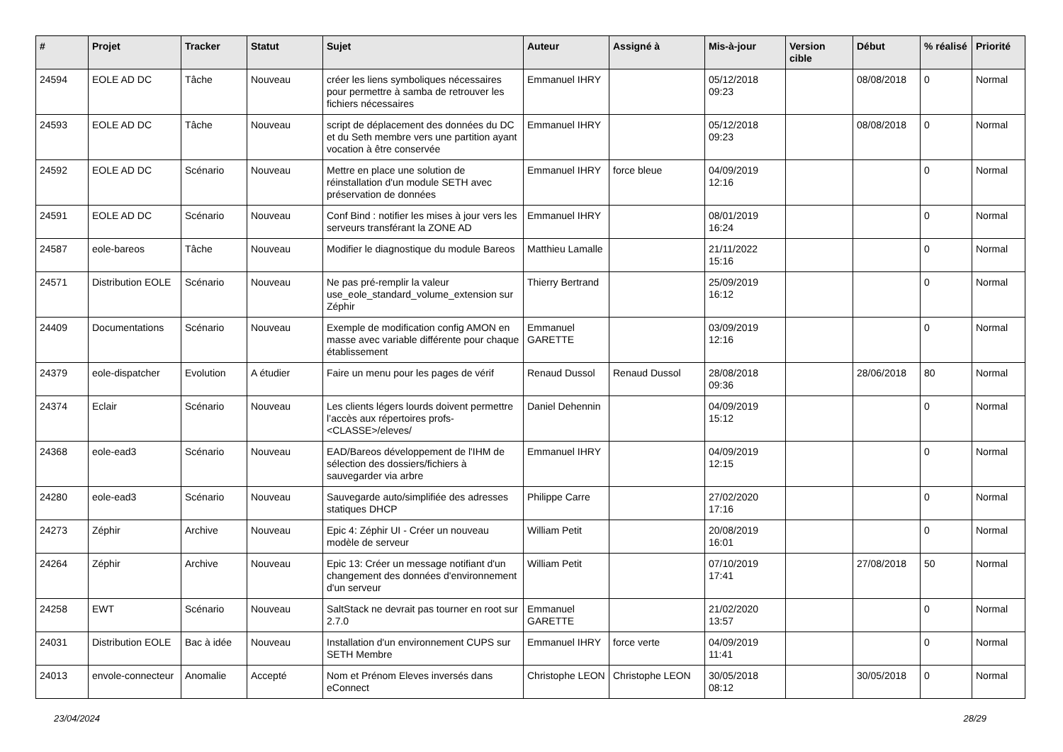| # | Projet | Tracker | Statut | Sujet | Auteur | Assigné à | Mis-à-jour | Version cible | Début | % réalisé | Priorité |
| --- | --- | --- | --- | --- | --- | --- | --- | --- | --- | --- | --- |
| 24594 | EOLE AD DC | Tâche | Nouveau | créer les liens symboliques nécessaires pour permettre à samba de retrouver les fichiers nécessaires | Emmanuel IHRY | | 05/12/2018 09:23 | | 08/08/2018 | 0 | Normal |
| 24593 | EOLE AD DC | Tâche | Nouveau | script de déplacement des données du DC et du Seth membre vers une partition ayant vocation à être conservée | Emmanuel IHRY | | 05/12/2018 09:23 | | 08/08/2018 | 0 | Normal |
| 24592 | EOLE AD DC | Scénario | Nouveau | Mettre en place une solution de réinstallation d'un module SETH avec préservation de données | Emmanuel IHRY | force bleue | 04/09/2019 12:16 | | | 0 | Normal |
| 24591 | EOLE AD DC | Scénario | Nouveau | Conf Bind : notifier les mises à jour vers les serveurs transférant la ZONE AD | Emmanuel IHRY | | 08/01/2019 16:24 | | | 0 | Normal |
| 24587 | eole-bareos | Tâche | Nouveau | Modifier le diagnostique du module Bareos | Matthieu Lamalle | | 21/11/2022 15:16 | | | 0 | Normal |
| 24571 | Distribution EOLE | Scénario | Nouveau | Ne pas pré-remplir la valeur use_eole_standard_volume_extension sur Zéphir | Thierry Bertrand | | 25/09/2019 16:12 | | | 0 | Normal |
| 24409 | Documentations | Scénario | Nouveau | Exemple de modification config AMON en masse avec variable différente pour chaque établissement | Emmanuel GARETTE | | 03/09/2019 12:16 | | | 0 | Normal |
| 24379 | eole-dispatcher | Evolution | A étudier | Faire un menu pour les pages de vérif | Renaud Dussol | Renaud Dussol | 28/08/2018 09:36 | | 28/06/2018 | 80 | Normal |
| 24374 | Eclair | Scénario | Nouveau | Les clients légers lourds doivent permettre l’accès aux répertoires profs-<CLASSE>/eleves/ | Daniel Dehennin | | 04/09/2019 15:12 | | | 0 | Normal |
| 24368 | eole-ead3 | Scénario | Nouveau | EAD/Bareos développement de l'IHM de sélection des dossiers/fichiers à sauvegarder via arbre | Emmanuel IHRY | | 04/09/2019 12:15 | | | 0 | Normal |
| 24280 | eole-ead3 | Scénario | Nouveau | Sauvegarde auto/simplifiée des adresses statiques DHCP | Philippe Carre | | 27/02/2020 17:16 | | | 0 | Normal |
| 24273 | Zéphir | Archive | Nouveau | Epic 4: Zéphir UI - Créer un nouveau modèle de serveur | William Petit | | 20/08/2019 16:01 | | | 0 | Normal |
| 24264 | Zéphir | Archive | Nouveau | Epic 13: Créer un message notifiant d'un changement des données d'environnement d'un serveur | William Petit | | 07/10/2019 17:41 | | 27/08/2018 | 50 | Normal |
| 24258 | EWT | Scénario | Nouveau | SaltStack ne devrait pas tourner en root sur 2.7.0 | Emmanuel GARETTE | | 21/02/2020 13:57 | | | 0 | Normal |
| 24031 | Distribution EOLE | Bac à idée | Nouveau | Installation d'un environnement CUPS sur SETH Membre | Emmanuel IHRY | force verte | 04/09/2019 11:41 | | | 0 | Normal |
| 24013 | envole-connecteur | Anomalie | Accepté | Nom et Prénom Eleves inversés dans eConnect | Christophe LEON | Christophe LEON | 30/05/2018 08:12 | | 30/05/2018 | 0 | Normal |
23/04/2024 28/29